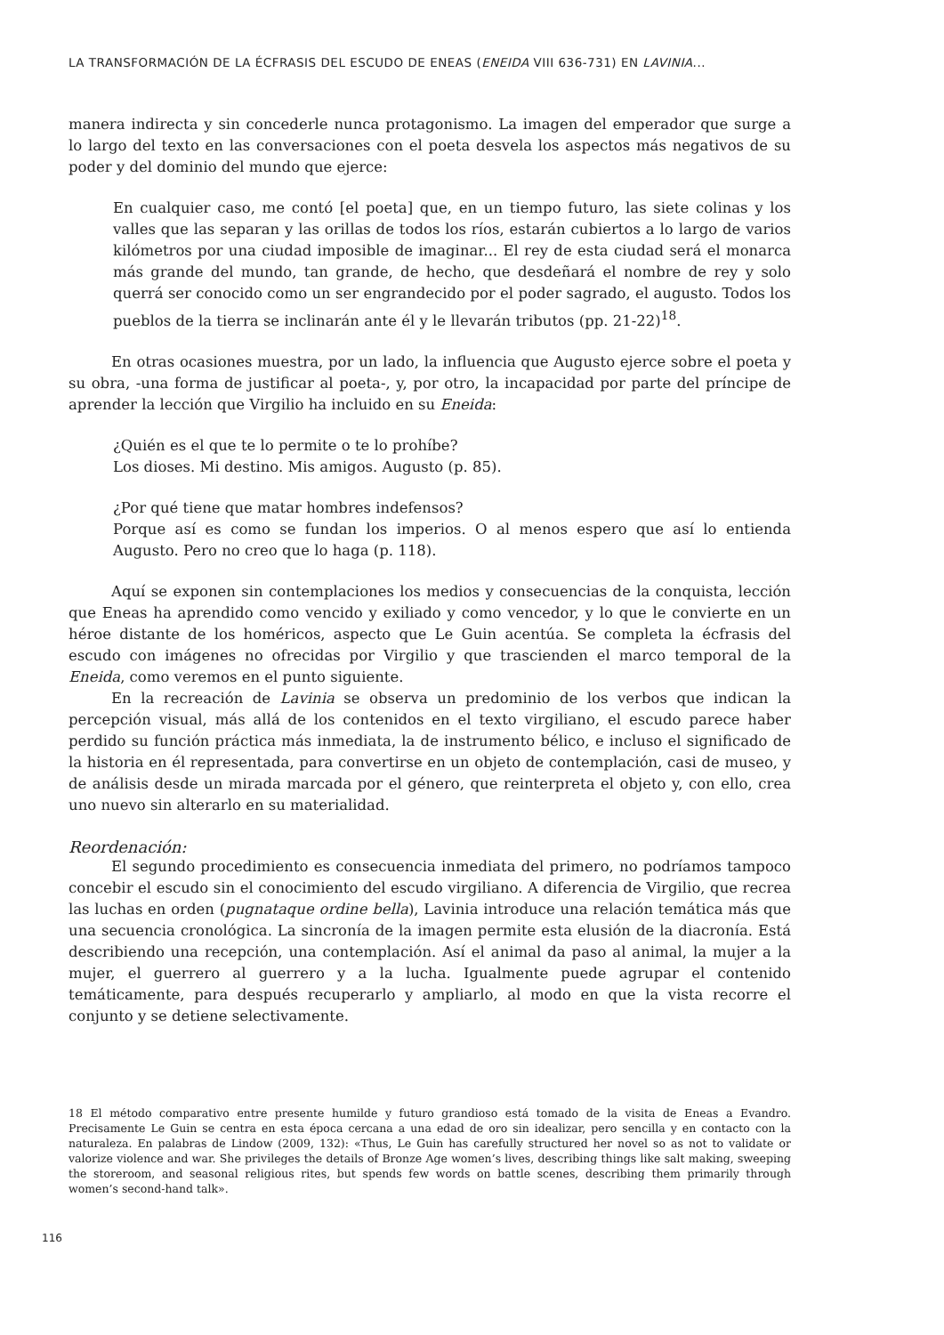LA TRANSFORMACIÓN DE LA ÉCFRASIS DEL ESCUDO DE ENEAS (ENEIDA VIII 636-731) EN LAVINIA...
manera indirecta y sin concederle nunca protagonismo. La imagen del emperador que surge a lo largo del texto en las conversaciones con el poeta desvela los aspectos más negativos de su poder y del dominio del mundo que ejerce:
En cualquier caso, me contó [el poeta] que, en un tiempo futuro, las siete colinas y los valles que las separan y las orillas de todos los ríos, estarán cubiertos a lo largo de varios kilómetros por una ciudad imposible de imaginar... El rey de esta ciudad será el monarca más grande del mundo, tan grande, de hecho, que desdeñará el nombre de rey y solo querrá ser conocido como un ser engrandecido por el poder sagrado, el augusto. Todos los pueblos de la tierra se inclinarán ante él y le llevarán tributos (pp. 21-22)<sup>18</sup>.
En otras ocasiones muestra, por un lado, la influencia que Augusto ejerce sobre el poeta y su obra, -una forma de justificar al poeta-, y, por otro, la incapacidad por parte del príncipe de aprender la lección que Virgilio ha incluido en su Eneida:
¿Quién es el que te lo permite o te lo prohíbe?
Los dioses. Mi destino. Mis amigos. Augusto (p. 85).
¿Por qué tiene que matar hombres indefensos?
Porque así es como se fundan los imperios. O al menos espero que así lo entienda Augusto. Pero no creo que lo haga (p. 118).
Aquí se exponen sin contemplaciones los medios y consecuencias de la conquista, lección que Eneas ha aprendido como vencido y exiliado y como vencedor, y lo que le convierte en un héroe distante de los homéricos, aspecto que Le Guin acentúa. Se completa la écfrasis del escudo con imágenes no ofrecidas por Virgilio y que trascienden el marco temporal de la Eneida, como veremos en el punto siguiente.
En la recreación de Lavinia se observa un predominio de los verbos que indican la percepción visual, más allá de los contenidos en el texto virgiliano, el escudo parece haber perdido su función práctica más inmediata, la de instrumento bélico, e incluso el significado de la historia en él representada, para convertirse en un objeto de contemplación, casi de museo, y de análisis desde un mirada marcada por el género, que reinterpreta el objeto y, con ello, crea uno nuevo sin alterarlo en su materialidad.
Reordenación:
El segundo procedimiento es consecuencia inmediata del primero, no podríamos tampoco concebir el escudo sin el conocimiento del escudo virgiliano. A diferencia de Virgilio, que recrea las luchas en orden (pugnataque ordine bella), Lavinia introduce una relación temática más que una secuencia cronológica. La sincronía de la imagen permite esta elusión de la diacronía. Está describiendo una recepción, una contemplación. Así el animal da paso al animal, la mujer a la mujer, el guerrero al guerrero y a la lucha. Igualmente puede agrupar el contenido temáticamente, para después recuperarlo y ampliarlo, al modo en que la vista recorre el conjunto y se detiene selectivamente.
18 El método comparativo entre presente humilde y futuro grandioso está tomado de la visita de Eneas a Evandro. Precisamente Le Guin se centra en esta época cercana a una edad de oro sin idealizar, pero sencilla y en contacto con la naturaleza. En palabras de Lindow (2009, 132): «Thus, Le Guin has carefully structured her novel so as not to validate or valorize violence and war. She privileges the details of Bronze Age women’s lives, describing things like salt making, sweeping the storeroom, and seasonal religious rites, but spends few words on battle scenes, describing them primarily through women’s second-hand talk».
116